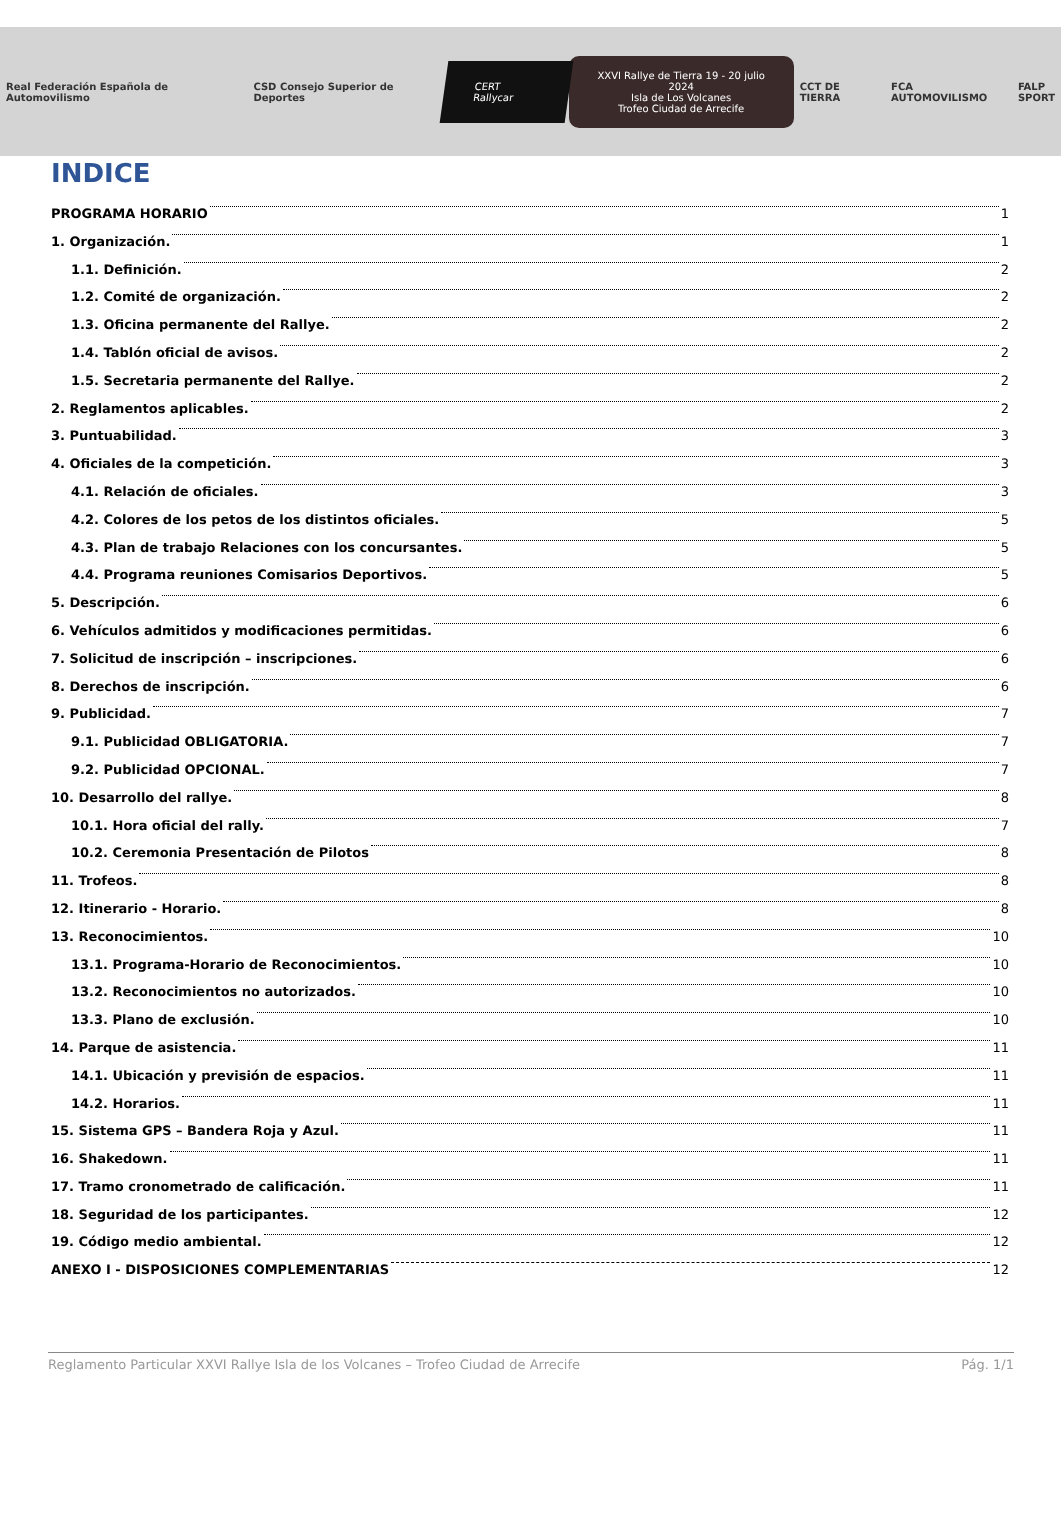Real Federación Española de Automovilismo
CSD Consejo Superior de Deportes
CERT Rallycar
XXVI Rallye de Tierra 19 - 20 julio 2024
Isla de Los Volcanes
Trofeo Ciudad de Arrecife
CCT DE TIERRA FCA AUTOMOVILISMO
FALP
SPORT
INDICE
PROGRAMA HORARIO 1
1. Organización. 1
1.1. Definición. 2
1.2. Comité de organización. 2
1.3. Oficina permanente del Rallye. 2
1.4. Tablón oficial de avisos. 2
1.5. Secretaria permanente del Rallye. 2
2. Reglamentos aplicables. 2
3. Puntuabilidad. 3
4. Oficiales de la competición. 3
4.1. Relación de oficiales. 3
4.2. Colores de los petos de los distintos oficiales. 5
4.3. Plan de trabajo Relaciones con los concursantes. 5
4.4. Programa reuniones Comisarios Deportivos. 5
5. Descripción. 6
6. Vehículos admitidos y modificaciones permitidas. 6
7. Solicitud de inscripción – inscripciones. 6
8. Derechos de inscripción. 6
9. Publicidad. 7
9.1. Publicidad OBLIGATORIA. 7
9.2. Publicidad OPCIONAL. 7
10. Desarrollo del rallye. 8
10.1. Hora oficial del rally. 7
10.2. Ceremonia Presentación de Pilotos 8
11. Trofeos. 8
12. Itinerario - Horario. 8
13. Reconocimientos. 10
13.1. Programa-Horario de Reconocimientos. 10
13.2. Reconocimientos no autorizados. 10
13.3. Plano de exclusión. 10
14. Parque de asistencia. 11
14.1. Ubicación y previsión de espacios. 11
14.2. Horarios. 11
15. Sistema GPS – Bandera Roja y Azul. 11
16. Shakedown. 11
17. Tramo cronometrado de calificación. 11
18. Seguridad de los participantes. 12
19. Código medio ambiental. 12
ANEXO I - DISPOSICIONES COMPLEMENTARIAS 12
Reglamento Particular XXVI Rallye Isla de los Volcanes – Trofeo Ciudad de Arrecife Pág. 1/1